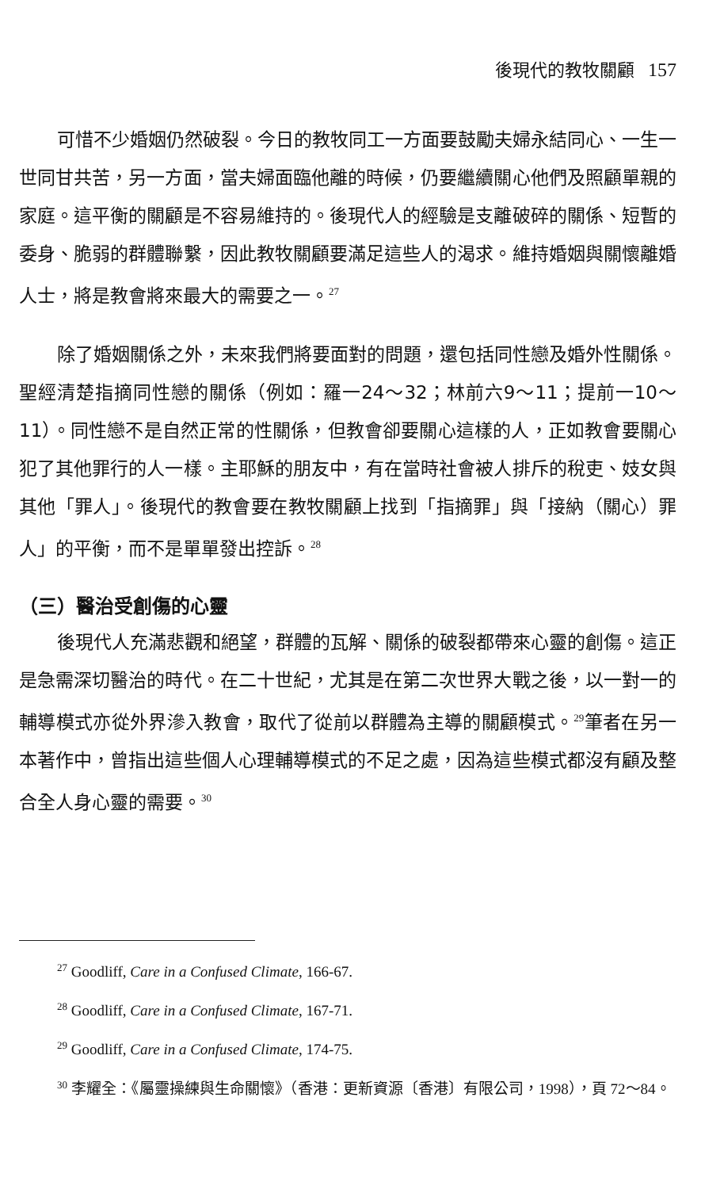後現代的教牧關顧 157
可惜不少婚姻仍然破裂。今日的教牧同工一方面要鼓勵夫婦永結同心、一生一世同甘共苦，另一方面，當夫婦面臨他離的時候，仍要繼續關心他們及照顧單親的家庭。這平衡的關顧是不容易維持的。後現代人的經驗是支離破碎的關係、短暫的委身、脆弱的群體聯繫，因此教牧關顧要滿足這些人的渴求。維持婚姻與關懷離婚人士，將是教會將來最大的需要之一。<sup>27</sup>
除了婚姻關係之外，未來我們將要面對的問題，還包括同性戀及婚外性關係。聖經清楚指摘同性戀的關係（例如：羅一24～32；林前六9～11；提前一10～11）。同性戀不是自然正常的性關係，但教會卻要關心這樣的人，正如教會要關心犯了其他罪行的人一樣。主耶穌的朋友中，有在當時社會被人排斥的稅吏、妓女與其他「罪人」。後現代的教會要在教牧關顧上找到「指摘罪」與「接納（關心）罪人」的平衡，而不是單單發出控訴。<sup>28</sup>
（三）醫治受創傷的心靈
後現代人充滿悲觀和絕望，群體的瓦解、關係的破裂都帶來心靈的創傷。這正是急需深切醫治的時代。在二十世紀，尤其是在第二次世界大戰之後，以一對一的輔導模式亦從外界滲入教會，取代了從前以群體為主導的關顧模式。<sup>29</sup>筆者在另一本著作中，曾指出這些個人心理輔導模式的不足之處，因為這些模式都沒有顧及整合全人身心靈的需要。<sup>30</sup>
<sup>27</sup> Goodliff, Care in a Confused Climate, 166-67.
<sup>28</sup> Goodliff, Care in a Confused Climate, 167-71.
<sup>29</sup> Goodliff, Care in a Confused Climate, 174-75.
<sup>30</sup> 李耀全：《屬靈操練與生命關懷》（香港：更新資源〔香港〕有限公司，1998），頁 72～84。